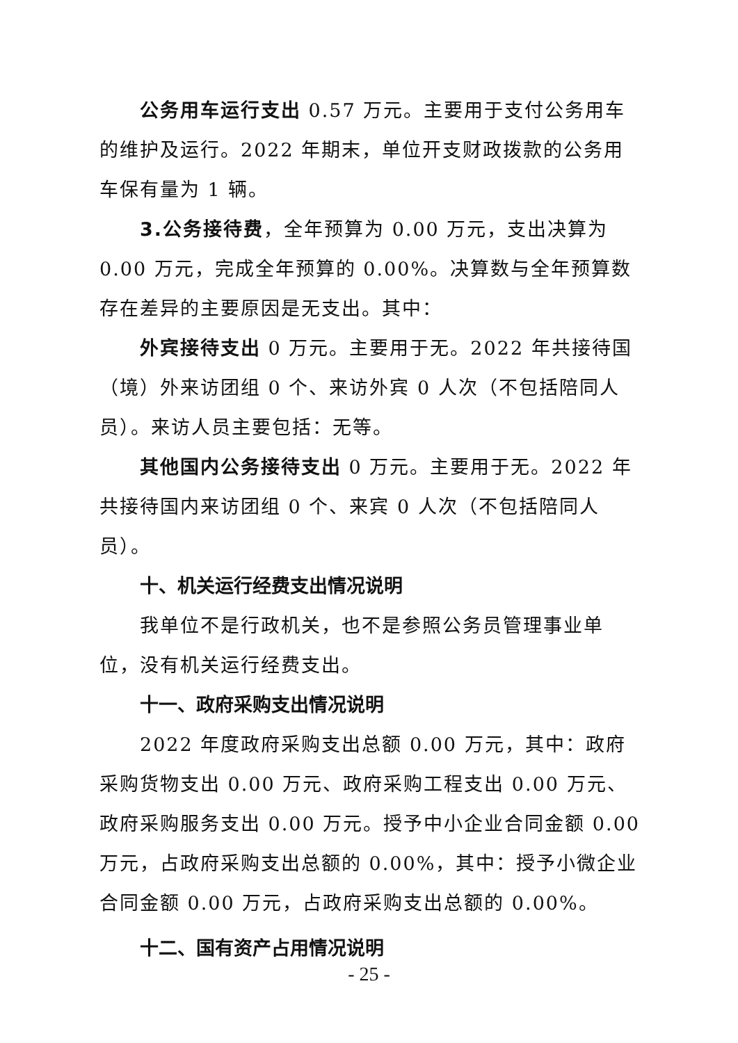公务用车运行支出 0.57 万元。主要用于支付公务用车的维护及运行。2022 年期末，单位开支财政拨款的公务用车保有量为 1 辆。
3.公务接待费，全年预算为 0.00 万元，支出决算为 0.00 万元，完成全年预算的 0.00%。决算数与全年预算数存在差异的主要原因是无支出。其中：
外宾接待支出 0 万元。主要用于无。2022 年共接待国（境）外来访团组 0 个、来访外宾 0 人次（不包括陪同人员）。来访人员主要包括：无等。
其他国内公务接待支出 0 万元。主要用于无。2022 年共接待国内来访团组 0 个、来宾 0 人次（不包括陪同人员）。
十、机关运行经费支出情况说明
我单位不是行政机关，也不是参照公务员管理事业单位，没有机关运行经费支出。
十一、政府采购支出情况说明
2022 年度政府采购支出总额 0.00 万元，其中：政府采购货物支出 0.00 万元、政府采购工程支出 0.00 万元、政府采购服务支出 0.00 万元。授予中小企业合同金额 0.00 万元，占政府采购支出总额的 0.00%，其中：授予小微企业合同金额 0.00 万元，占政府采购支出总额的 0.00%。
十二、国有资产占用情况说明
- 25 -